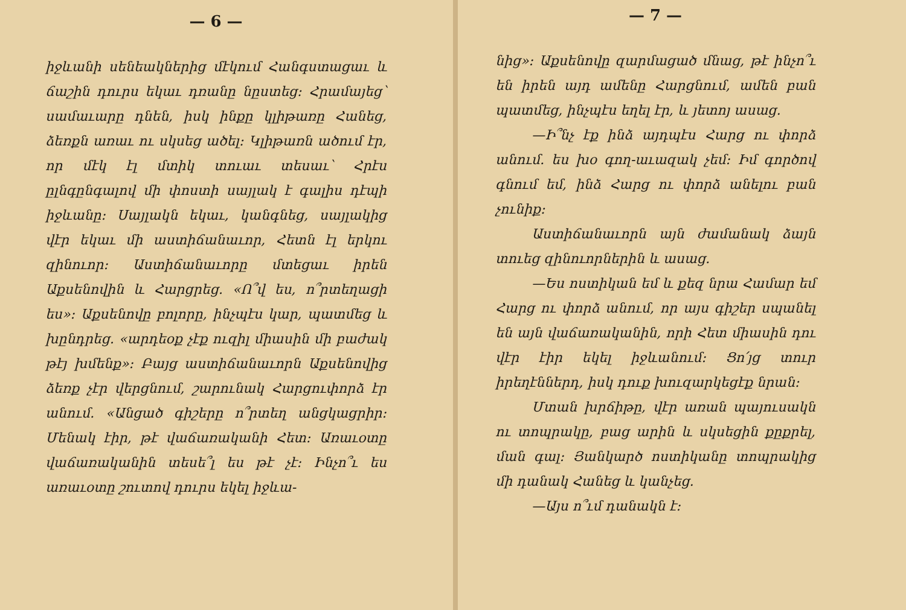— 6 —
իջևանի սենեակներից մէկում Հանգստացաւ և ճաշին դուրս եկաւ դռանը նըստեց։ Հրամայեց՝ սամաւարը դնեն, իսկ ինքը կլիթառը Հանեց, ձեռքն առաւ ու սկսեց ածել։ Կլիթառն ածում էր, որ մէկ էլ մտիկ տուաւ տեսաւ՝ Հրէս ըլնգընգալով մի փոստի սայլակ է գալիս դէպի իջևանը։ Սայլակն եկաւ, կանգնեց, սայլակից վէր եկաւ մի աստիճանաւոր, Հետն էլ երկու զինուոր։ Աստիճանաւորը մտեցաւ իրեն Աքսենովին և Հարցրեց. «Ո՞վ ես, ո՞րտեղացի ես»։ Աքսենովը բոլորը, ինչպէս կար, պատմեց և խընդրեց. «արդեօք չէք ուզիլ միասին մի բաժակ թէյ խմենք»։ Բայց աստիճանաւորն Աքսենովից ձեռք չէր վերցնում, շարունակ Հարցուփորձ էր անում. «Անցած գիշերը ո՞րտեղ անցկացրիր։ Մենակ էիր, թէ վաճառականի Հետ։ Առաւօտը վաճառականին տեսե՞լ ես թէ չէ։ Ինչո՞ւ ես առաւօտը շուտով դուրս եկել իջևա-
— 7 —
նից»։ Աքսենովը զարմացած մնաց, թէ ինչո՞ւ են իրեն այդ ամենը Հարցնում, ամեն բան պատմեց, ինչպէս եղել էր, և յետոյ ասաց.
—Ի՞նչ էք ինձ այդպէս Հարց ու փորձ անում. ես խօ գող-աւազակ չեմ։ Իմ գործով գնում եմ, ինձ Հարց ու փորձ անելու բան չունիք։
Աստիճանաւորն այն ժամանակ ձայն տուեց զինուորներին և ասաց.
—Ես ոստիկան եմ և քեզ նրա Համար եմ Հարց ու փորձ անում, որ այս գիշեր սպանել են այն վաճառականին, որի Հետ միասին դու վէր էիր եկել իջևանում։ Ցո՛յց տուր իրեղէններդ, իսկ դուք խուզարկեցէք նրան։
Մտան խրճիթը, վէր առան պայուսակն ու տոպրակը, բաց արին և սկսեցին քըքրել, ման գալ։ Յանկարծ ոստիկանը տոպրակից մի դանակ Հանեց և կանչեց.
—Այս ո՞ւմ դանակն է։